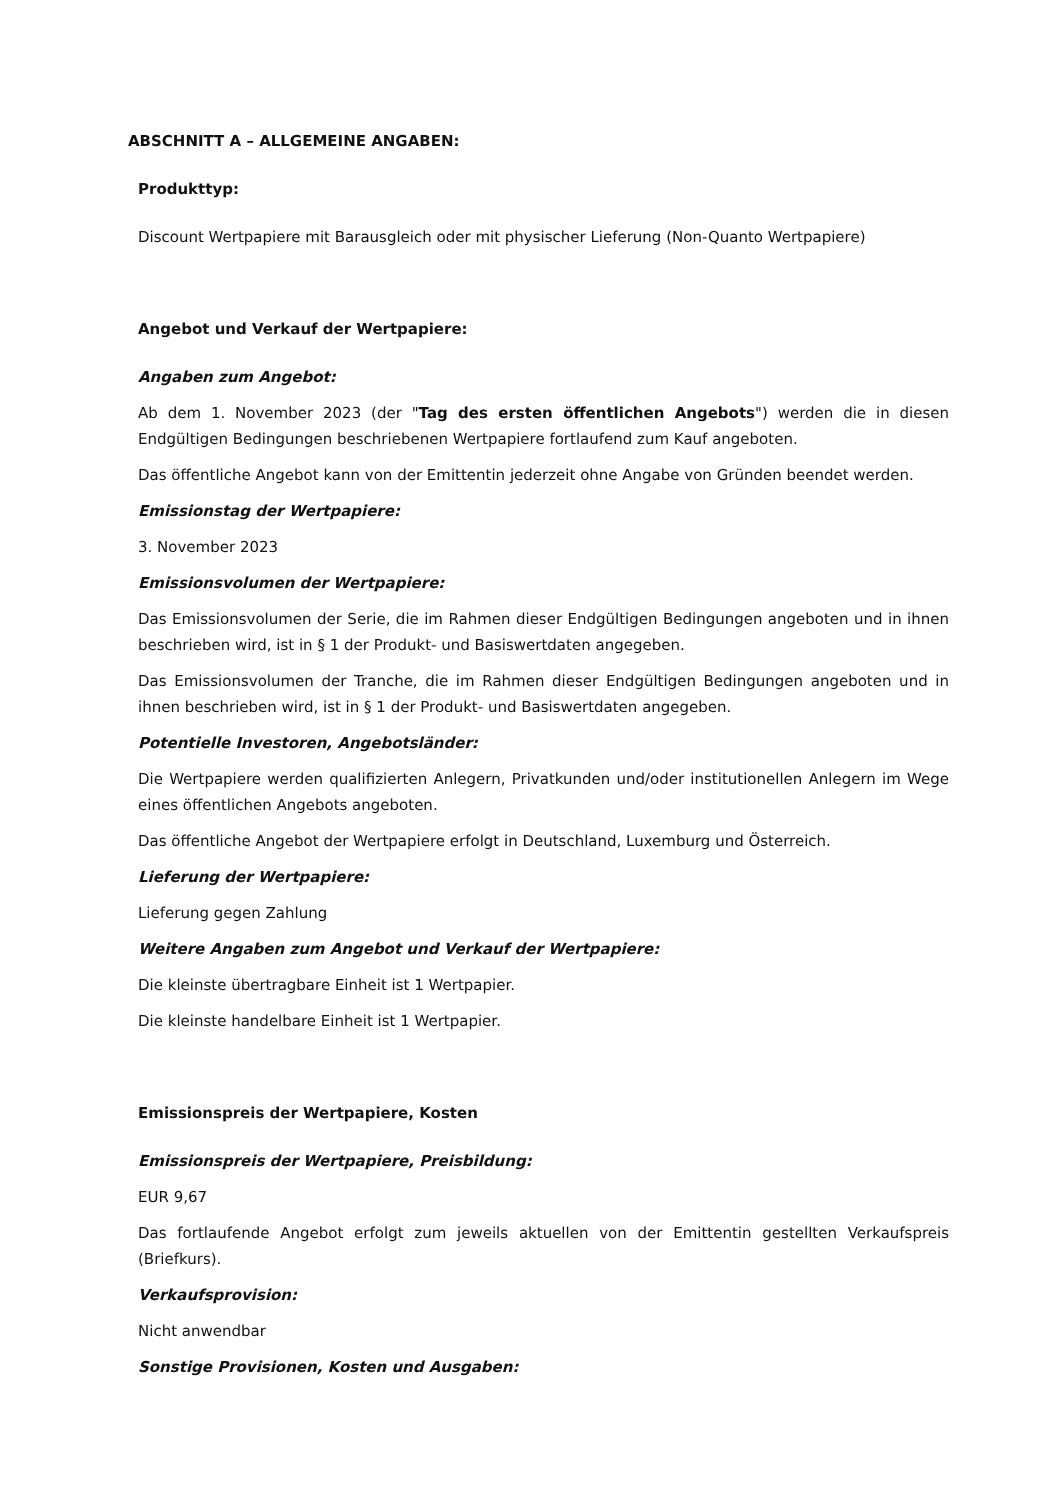ABSCHNITT A – ALLGEMEINE ANGABEN:
Produkttyp:
Discount Wertpapiere mit Barausgleich oder mit physischer Lieferung (Non-Quanto Wertpapiere)
Angebot und Verkauf der Wertpapiere:
Angaben zum Angebot:
Ab dem 1. November 2023 (der "Tag des ersten öffentlichen Angebots") werden die in diesen Endgültigen Bedingungen beschriebenen Wertpapiere fortlaufend zum Kauf angeboten.
Das öffentliche Angebot kann von der Emittentin jederzeit ohne Angabe von Gründen beendet werden.
Emissionstag der Wertpapiere:
3. November 2023
Emissionsvolumen der Wertpapiere:
Das Emissionsvolumen der Serie, die im Rahmen dieser Endgültigen Bedingungen angeboten und in ihnen beschrieben wird, ist in § 1 der Produkt- und Basiswertdaten angegeben.
Das Emissionsvolumen der Tranche, die im Rahmen dieser Endgültigen Bedingungen angeboten und in ihnen beschrieben wird, ist in § 1 der Produkt- und Basiswertdaten angegeben.
Potentielle Investoren, Angebotsländer:
Die Wertpapiere werden qualifizierten Anlegern, Privatkunden und/oder institutionellen Anlegern im Wege eines öffentlichen Angebots angeboten.
Das öffentliche Angebot der Wertpapiere erfolgt in Deutschland, Luxemburg und Österreich.
Lieferung der Wertpapiere:
Lieferung gegen Zahlung
Weitere Angaben zum Angebot und Verkauf der Wertpapiere:
Die kleinste übertragbare Einheit ist 1 Wertpapier.
Die kleinste handelbare Einheit ist 1 Wertpapier.
Emissionspreis der Wertpapiere, Kosten
Emissionspreis der Wertpapiere, Preisbildung:
EUR 9,67
Das fortlaufende Angebot erfolgt zum jeweils aktuellen von der Emittentin gestellten Verkaufspreis (Briefkurs).
Verkaufsprovision:
Nicht anwendbar
Sonstige Provisionen, Kosten und Ausgaben: